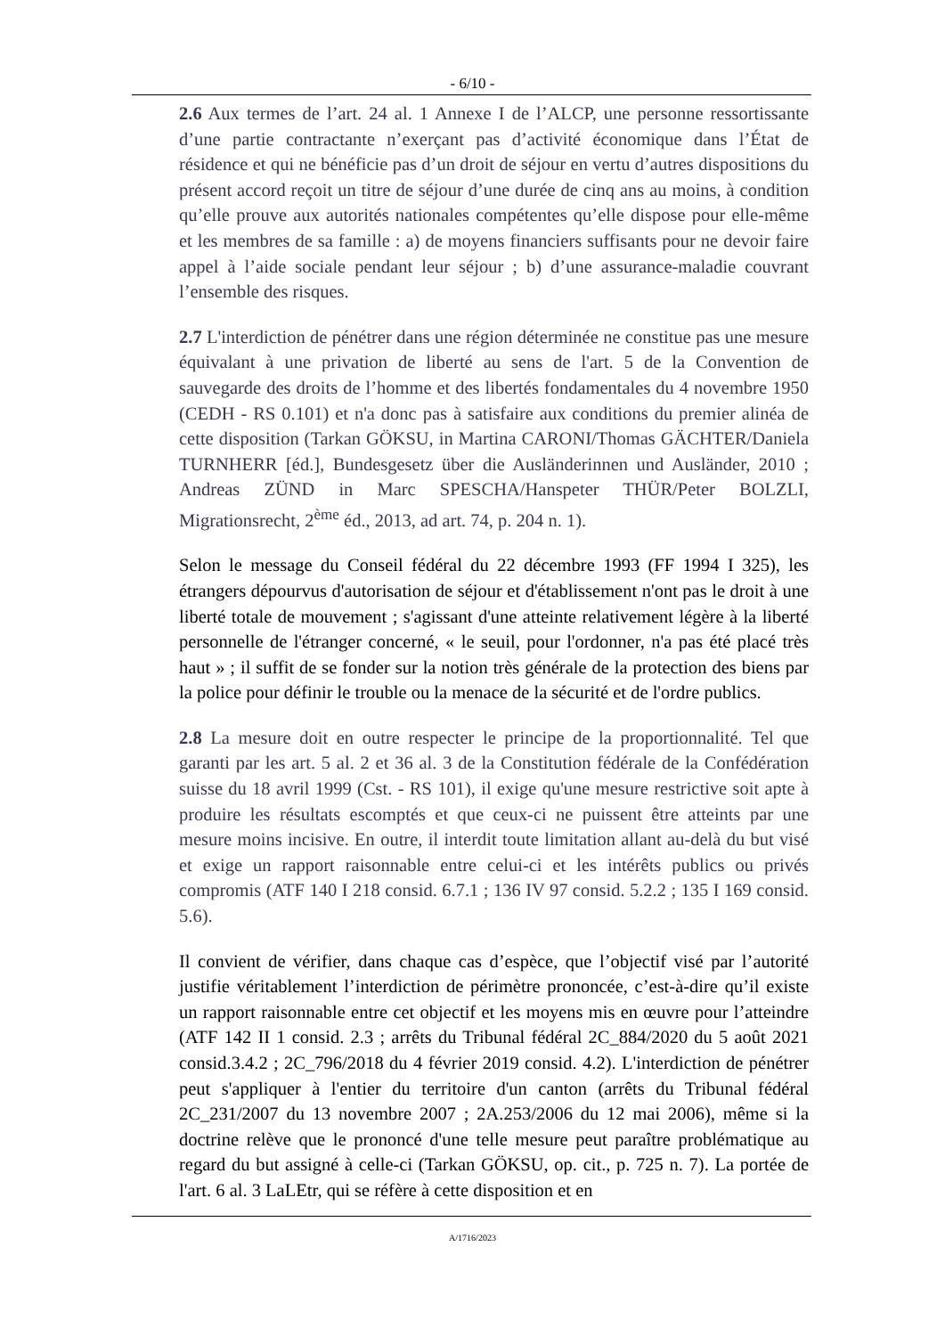- 6/10 -
2.6 Aux termes de l’art. 24 al. 1 Annexe I de l’ALCP, une personne ressortissante d’une partie contractante n’exerçant pas d’activité économique dans l’État de résidence et qui ne bénéficie pas d’un droit de séjour en vertu d’autres dispositions du présent accord reçoit un titre de séjour d’une durée de cinq ans au moins, à condition qu’elle prouve aux autorités nationales compétentes qu’elle dispose pour elle-même et les membres de sa famille : a) de moyens financiers suffisants pour ne devoir faire appel à l’aide sociale pendant leur séjour ; b) d’une assurance-maladie couvrant l’ensemble des risques.
2.7 L'interdiction de pénétrer dans une région déterminée ne constitue pas une mesure équivalant à une privation de liberté au sens de l'art. 5 de la Convention de sauvegarde des droits de l’homme et des libertés fondamentales du 4 novembre 1950 (CEDH - RS 0.101) et n'a donc pas à satisfaire aux conditions du premier alinéa de cette disposition (Tarkan GÖKSU, in Martina CARONI/Thomas GÄCHTER/Daniela TURNHERR [éd.], Bundesgesetz über die Ausländerinnen und Ausländer, 2010 ; Andreas ZÜND in Marc SPESCHA/Hanspeter THÜR/Peter BOLZLI, Migrationsrecht, 2<sup>ème</sup> éd., 2013, ad art. 74, p. 204 n. 1).
Selon le message du Conseil fédéral du 22 décembre 1993 (FF 1994 I 325), les étrangers dépourvus d'autorisation de séjour et d'établissement n'ont pas le droit à une liberté totale de mouvement ; s'agissant d'une atteinte relativement légère à la liberté personnelle de l'étranger concerné, « le seuil, pour l'ordonner, n'a pas été placé très haut » ; il suffit de se fonder sur la notion très générale de la protection des biens par la police pour définir le trouble ou la menace de la sécurité et de l'ordre publics.
2.8 La mesure doit en outre respecter le principe de la proportionnalité. Tel que garanti par les art. 5 al. 2 et 36 al. 3 de la Constitution fédérale de la Confédération suisse du 18 avril 1999 (Cst. - RS 101), il exige qu'une mesure restrictive soit apte à produire les résultats escomptés et que ceux-ci ne puissent être atteints par une mesure moins incisive. En outre, il interdit toute limitation allant au-delà du but visé et exige un rapport raisonnable entre celui-ci et les intérêts publics ou privés compromis (ATF 140 I 218 consid. 6.7.1 ; 136 IV 97 consid. 5.2.2 ; 135 I 169 consid. 5.6).
Il convient de vérifier, dans chaque cas d’espèce, que l’objectif visé par l’autorité justifie véritablement l’interdiction de périmètre prononcée, c’est-à-dire qu’il existe un rapport raisonnable entre cet objectif et les moyens mis en œuvre pour l’atteindre (ATF 142 II 1 consid. 2.3 ; arrêts du Tribunal fédéral 2C_884/2020 du 5 août 2021 consid.3.4.2 ; 2C_796/2018 du 4 février 2019 consid. 4.2). L'interdiction de pénétrer peut s'appliquer à l'entier du territoire d'un canton (arrêts du Tribunal fédéral 2C_231/2007 du 13 novembre 2007 ; 2A.253/2006 du 12 mai 2006), même si la doctrine relève que le prononcé d'une telle mesure peut paraître problématique au regard du but assigné à celle-ci (Tarkan GÖKSU, op. cit., p. 725 n. 7). La portée de l'art. 6 al. 3 LaLEtr, qui se réfère à cette disposition et en
A/1716/2023